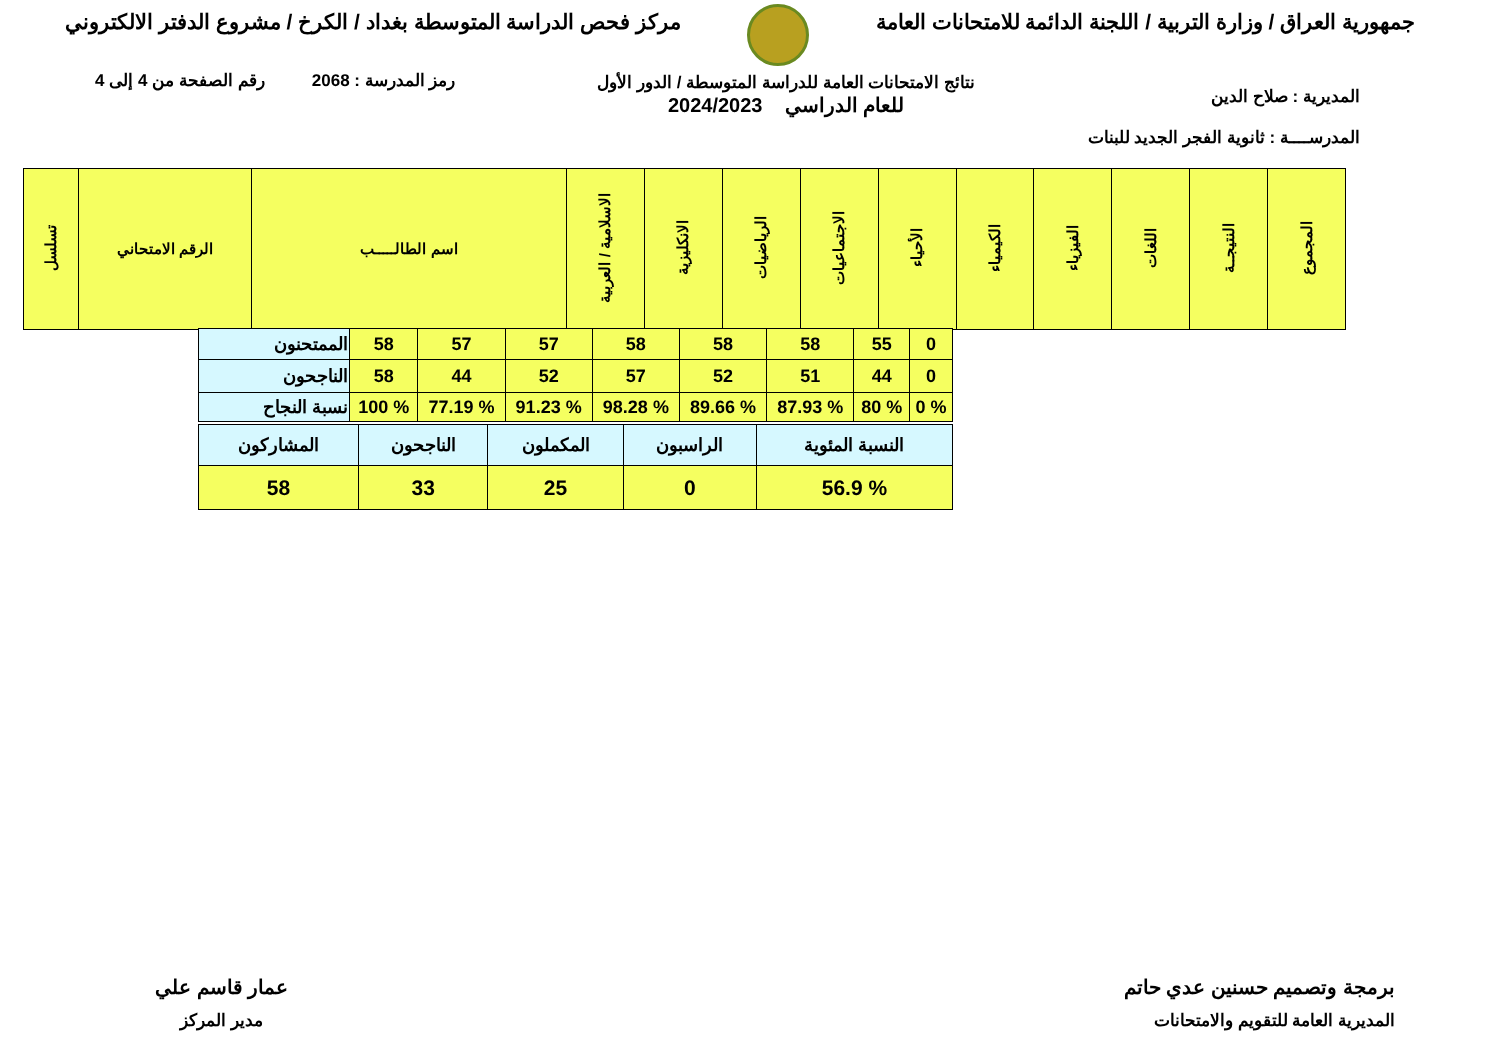جمهورية العراق / وزارة التربية / اللجنة الدائمة للامتحانات العامة
مركز فحص الدراسة المتوسطة بغداد / الكرخ / مشروع الدفتر الالكتروني
رمز المدرسة : 2068 رقم الصفحة من 4 إلى 4
نتائج الامتحانات العامة للدراسة المتوسطة / الدور الأول
للعام الدراسي 2024/2023
المديرية : صلاح الدين
المدرســــة : ثانوية الفجر الجديد للبنات
| المجموع | النتيجــة | اللغات | الفيزياء | الكيمياء | الأحياء | الاجتماعيات | الرياضيات | الانكليزية | الاسلامية / العربية | اسم الطالـــــب | الرقم الامتحاني | تسلسل |
| --- | --- | --- | --- | --- | --- | --- | --- | --- | --- | --- | --- | --- |
| 0 | 55 | 58 | 58 | 58 | 57 | 57 | 58 | الممتحنون |
| 0 | 44 | 51 | 52 | 57 | 52 | 44 | 58 | الناجحون |
| % 0 | % 80 | % 87.93 | % 89.66 | % 98.28 | % 91.23 | % 77.19 | % 100 | نسبة النجاح |
| النسبة المئوية | الراسبون | المكملون | الناجحون | المشاركون |
| % 56.9 | 0 | 25 | 33 | 58 |
برمجة وتصميم حسنين عدي حاتم
المديرية العامة للتقويم والامتحانات
عمار قاسم علي
مدير المركز